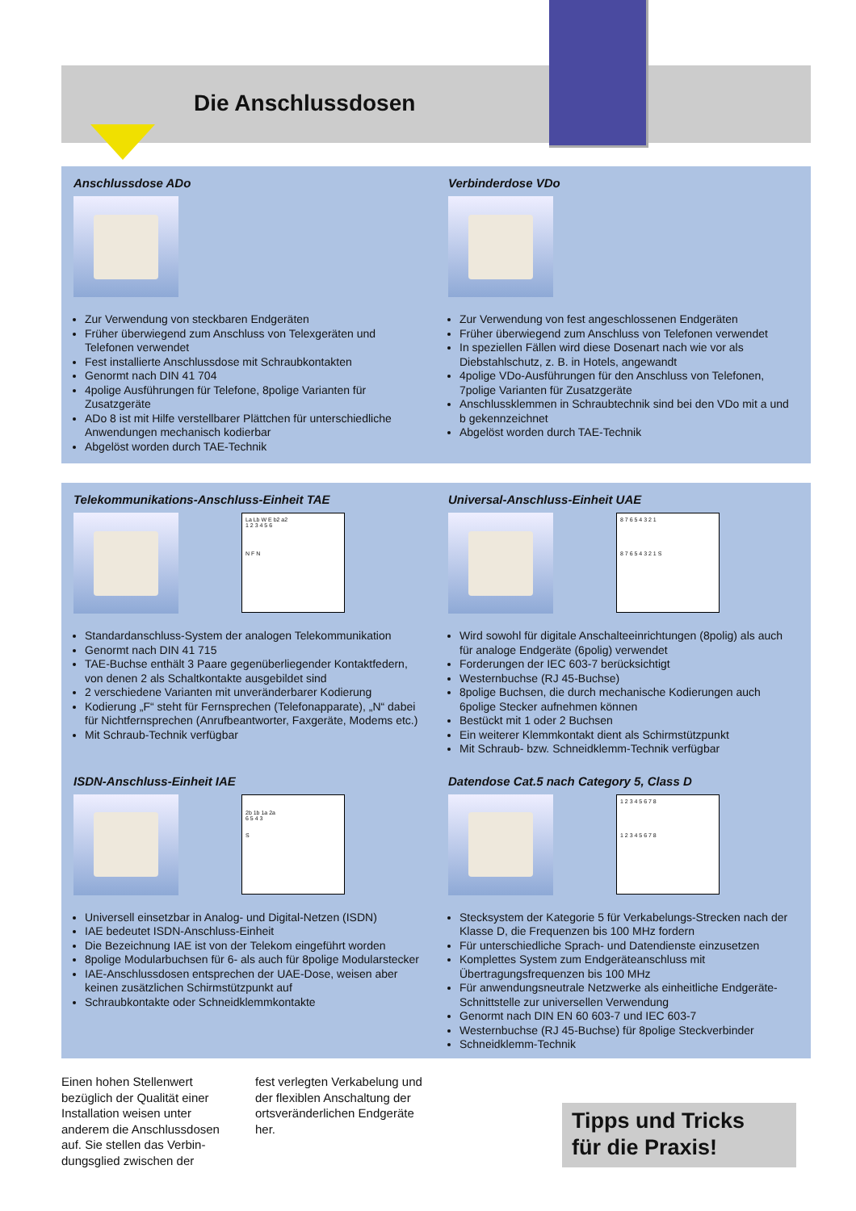Die Anschlussdosen
Anschlussdose ADo
Zur Verwendung von steckbaren Endgeräten
Früher überwiegend zum Anschluss von Telexgeräten und Telefonen verwendet
Fest installierte Anschlussdose mit Schraubkontakten
Genormt nach DIN 41 704
4polige Ausführungen für Telefone, 8polige Varianten für Zusatzgeräte
ADo 8 ist mit Hilfe verstellbarer Plättchen für unterschiedliche Anwendungen mechanisch kodierbar
Abgelöst worden durch TAE-Technik
Verbinderdose VDo
Zur Verwendung von fest angeschlossenen Endgeräten
Früher überwiegend zum Anschluss von Telefonen verwendet
In speziellen Fällen wird diese Dosenart nach wie vor als Diebstahlschutz, z. B. in Hotels, angewandt
4polige VDo-Ausführungen für den Anschluss von Telefonen, 7polige Varianten für Zusatzgeräte
Anschlussklemmen in Schraubtechnik sind bei den VDo mit a und b gekennzeichnet
Abgelöst worden durch TAE-Technik
Telekommunikations-Anschluss-Einheit TAE
La Lb W E b2 a2
1 2 3 4 5 6
N F N
Standardanschluss-System der analogen Telekommunikation
Genormt nach DIN 41 715
TAE-Buchse enthält 3 Paare gegenüberliegender Kontaktfedern, von denen 2 als Schaltkontakte ausgebildet sind
2 verschiedene Varianten mit unveränderbarer Kodierung
Kodierung „F“ steht für Fernsprechen (Telefonapparate), „N“ dabei für Nichtfernsprechen (Anrufbeantworter, Faxgeräte, Modems etc.)
Mit Schraub-Technik verfügbar
Universal-Anschluss-Einheit UAE
8 7 6 5 4 3 2 1
8 7 6 5 4 3 2 1 S
Wird sowohl für digitale Anschalteeinrichtungen (8polig) als auch für analoge Endgeräte (6polig) verwendet
Forderungen der IEC 603-7 berücksichtigt
Westernbuchse (RJ 45-Buchse)
8polige Buchsen, die durch mechanische Kodierungen auch 6polige Stecker aufnehmen können
Bestückt mit 1 oder 2 Buchsen
Ein weiterer Klemmkontakt dient als Schirmstützpunkt
Mit Schraub- bzw. Schneidklemm-Technik verfügbar
ISDN-Anschluss-Einheit IAE
2b 1b 1a 2a
6 5 4 3
S
Universell einsetzbar in Analog- und Digital-Netzen (ISDN)
IAE bedeutet ISDN-Anschluss-Einheit
Die Bezeichnung IAE ist von der Telekom eingeführt worden
8polige Modularbuchsen für 6- als auch für 8polige Modularstecker
IAE-Anschlussdosen entsprechen der UAE-Dose, weisen aber keinen zusätzlichen Schirmstützpunkt auf
Schraubkontakte oder Schneidklemmkontakte
Datendose Cat.5 nach Category 5, Class D
1 2 3 4 5 6 7 8
1 2 3 4 5 6 7 8
Stecksystem der Kategorie 5 für Verkabelungs-Strecken nach der Klasse D, die Frequenzen bis 100 MHz fordern
Für unterschiedliche Sprach- und Datendienste einzusetzen
Komplettes System zum Endgeräteanschluss mit Übertragungsfrequenzen bis 100 MHz
Für anwendungsneutrale Netzwerke als einheitliche Endgeräte-Schnittstelle zur universellen Verwendung
Genormt nach DIN EN 60 603-7 und IEC 603-7
Westernbuchse (RJ 45-Buchse) für 8polige Steckverbinder
Schneidklemm-Technik
Einen hohen Stellenwert bezüglich der Qualität einer Installation weisen unter anderem die Anschlussdosen auf. Sie stellen das Verbin­dungsglied zwischen der
fest verlegten Verkabelung und der flexiblen Anschaltung der ortsveränderlichen Endgeräte her.
Tipps und Tricks
für die Praxis!